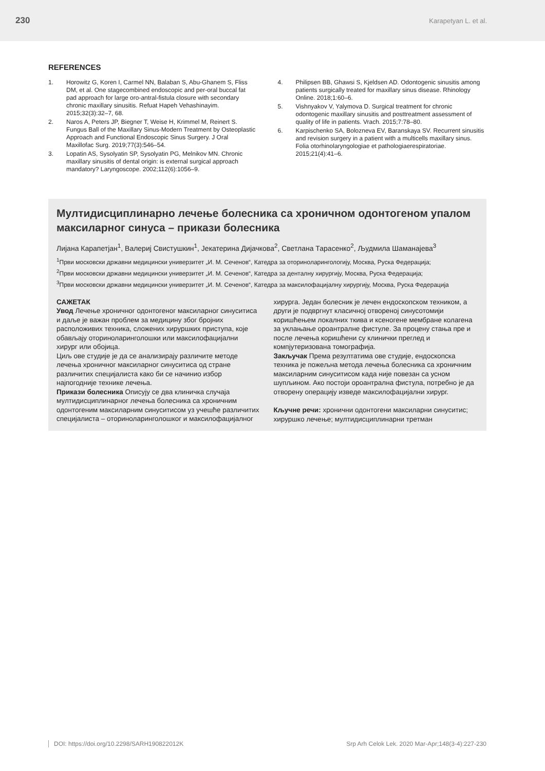230 Karapetyan L. et al.
REFERENCES
1. Horowitz G, Koren I, Carmel NN, Balaban S, Abu-Ghanem S, Fliss DM, et al. One stagecombined endoscopic and per-oral buccal fat pad approach for large oro-antral-fistula closure with secondary chronic maxillary sinusitis. Refuat Hapeh Vehashinayim. 2015;32(3):32–7, 68.
2. Naros A, Peters JP, Biegner T, Weise H, Krimmel M, Reinert S. Fungus Ball of the Maxillary Sinus-Modern Treatment by Osteoplastic Approach and Functional Endoscopic Sinus Surgery. J Oral Maxillofac Surg. 2019;77(3):546–54.
3. Lopatin AS, Sysolyatin SP, Sysolyatin PG, Melnikov MN. Chronic maxillary sinusitis of dental origin: is external surgical approach mandatory? Laryngoscope. 2002;112(6):1056–9.
4. Philipsen BB, Ghawsi S, Kjeldsen AD. Odontogenic sinusitis among patients surgically treated for maxillary sinus disease. Rhinology Online. 2018;1:60–6.
5. Vishnyakov V, Yalymova D. Surgical treatment for chronic odontogenic maxillary sinusitis and posttreatment assessment of quality of life in patients. Vrach. 2015;7:78–80.
6. Karpischenko SA, Bolozneva EV, Baranskaya SV. Recurrent sinusitis and revision surgery in a patient with a multicells maxillary sinus. Folia otorhinolaryngologiae et pathologiaerespiratoriae. 2015;21(4):41–6.
Мултидисциплинарно лечење болесника са хроничном одонтогеном упалом максиларног синуса – прикази болесника
Лијана Карапетјан<sup>1</sup>, Валериј Свистушкин<sup>1</sup>, Јекатерина Дијачкова<sup>2</sup>, Светлана Тарасенко<sup>2</sup>, Људмила Шаманајева<sup>3</sup>
<sup>1</sup> Први московски државни медицински универзитет „И. М. Сеченов“, Катедра за оториноларингологију, Москва, Руска Федерација;
<sup>2</sup> Први московски државни медицински универзитет „И. М. Сеченов“, Катедра за денталну хирургију, Москва, Руска Федерација;
<sup>3</sup> Први московски државни медицински универзитет „И. М. Сеченов“, Катедра за максилофацијалну хирургију, Москва, Руска Федерација
САЖЕТАК
Увод Лечење хроничног одонтогеног максиларног синуситиса и даље је важан проблем за медицину због бројних расположивих техника, сложених хируршких приступа, које обављају оториноларинголошки или максилофацијални хирург или обојица.
Циљ ове студије је да се анализирају различите методе лечења хроничног максиларног синуситиса од стране различитих специјалиста како би се начинио избор најпогодније технике лечења.
Прикази болесника Описују се два клиничка случаја мултидисциплинарног лечења болесника са хроничним одонтогеним максиларним синуситисом уз учешће различитих специјалиста – оториноларинголошког и максилофацијалног
хирурга. Један болесник је лечен ендоскопском техником, а други је подвргнут класичној отвореној синусотомији коришћењем локалних ткива и ксеногене мембране колагена за уклањање ороантралне фистуле. За процену стања пре и после лечења коришћени су клинички преглед и компјутеризована томографија.
Закључак Према резултатима ове студије, ендоскопска техника је пожељна метода лечења болесника са хроничним максиларним синуситисом када није повезан са усном шупљином. Ако постоји ороантрална фистула, потребно је да отворену операцију изведе максилофацијални хирург.
Кључне речи: хронични одонтогени максиларни синуситис; хируршко лечење; мултидисциплинарни третман
DOI: https://doi.org/10.2298/SARH190822012K Srp Arh Celok Lek. 2020 Mar-Apr;148(3-4):227-230